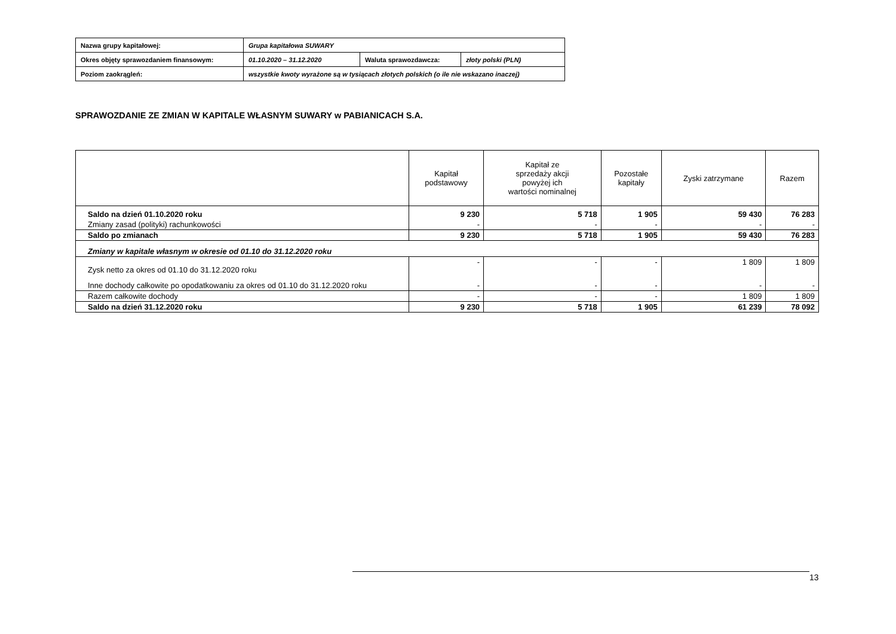| Nazwa grupy kapitałowej: | Grupa kapitałowa SUWARY | | |
| Okres objęty sprawozdaniem finansowym: | 01.10.2020 – 31.12.2020 | Waluta sprawozdawcza: | złoty polski (PLN) |
| Poziom zaokrągleń: | wszystkie kwoty wyrażone są w tysiącach złotych polskich (o ile nie wskazano inaczej) | | |
SPRAWOZDANIE ZE ZMIAN W KAPITALE WŁASNYM SUWARY w PABIANICACH S.A.
| | Kapitał podstawowy | Kapitał ze sprzedaży akcji powyżej ich wartości nominalnej | Pozostałe kapitały | Zyski zatrzymane | Razem |
| --- | --- | --- | --- | --- | --- |
| Saldo na dzień 01.10.2020 roku | 9 230 | 5 718 | 1 905 | 59 430 | 76 283 |
| Zmiany zasad (polityki) rachunkowości | - | - | - | - | - |
| Saldo po zmianach | 9 230 | 5 718 | 1 905 | 59 430 | 76 283 |
| Zmiany w kapitale własnym w okresie od 01.10 do 31.12.2020 roku | | | | | |
| Zysk netto za okres od 01.10 do 31.12.2020 roku | - | - | - | 1 809 | 1 809 |
| Inne dochody całkowite po opodatkowaniu za okres od 01.10 do 31.12.2020 roku | - | - | - | - | - |
| Razem całkowite dochody | - | - | - | 1 809 | 1 809 |
| Saldo na dzień 31.12.2020 roku | 9 230 | 5 718 | 1 905 | 61 239 | 78 092 |
13